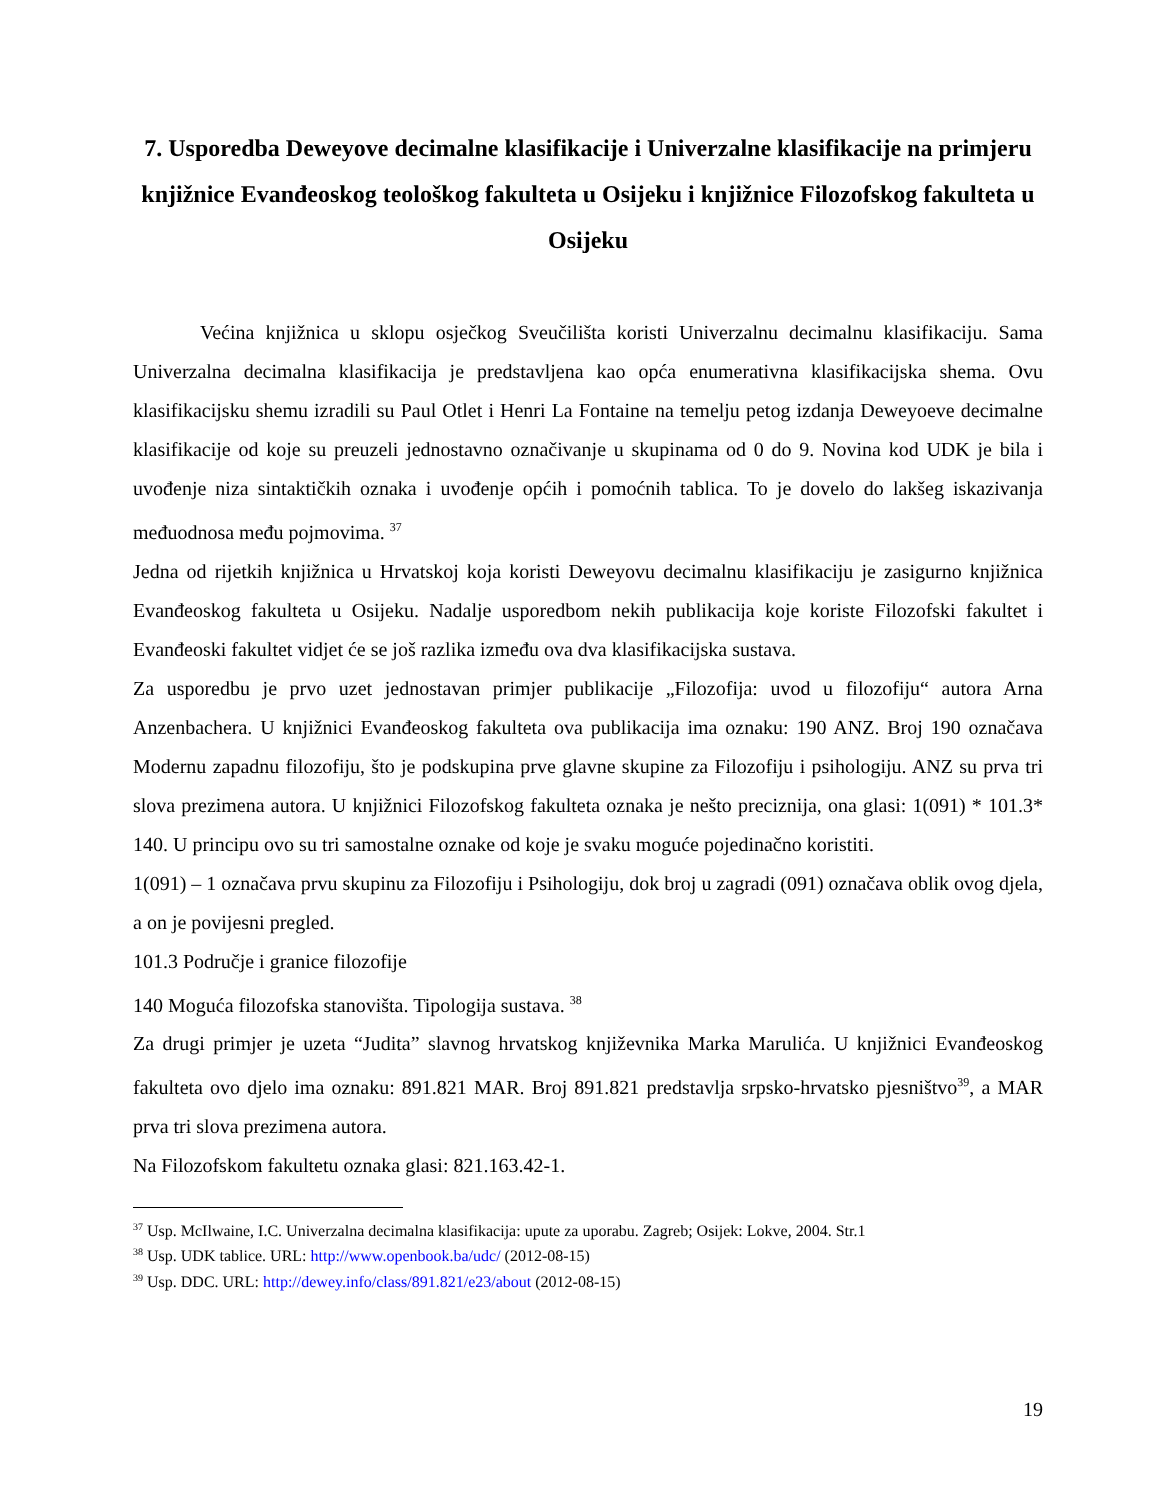7. Usporedba Deweyove decimalne klasifikacije i Univerzalne klasifikacije na primjeru knjižnice Evanđeoskog teološkog fakulteta u Osijeku i knjižnice Filozofskog fakulteta u Osijeku
Većina knjižnica u sklopu osječkog Sveučilišta koristi Univerzalnu decimalnu klasifikaciju. Sama Univerzalna decimalna klasifikacija je predstavljena kao opća enumerativna klasifikacijska shema. Ovu klasifikacijsku shemu izradili su Paul Otlet i Henri La Fontaine na temelju petog izdanja Deweyoeve decimalne klasifikacije od koje su preuzeli jednostavno označivanje u skupinama od 0 do 9. Novina kod UDK je bila i uvođenje niza sintaktičkih oznaka i uvođenje općih i pomoćnih tablica. To je dovelo do lakšeg iskazivanja međuodnosa među pojmovima. <sup>37</sup>
Jedna od rijetkih knjižnica u Hrvatskoj koja koristi Deweyovu decimalnu klasifikaciju je zasigurno knjižnica Evanđeoskog fakulteta u Osijeku. Nadalje usporedbom nekih publikacija koje koriste Filozofski fakultet i Evanđeoski fakultet vidjet će se još razlika između ova dva klasifikacijska sustava.
Za usporedbu je prvo uzet jednostavan primjer publikacije „Filozofija: uvod u filozofiju“ autora Arna Anzenbachera. U knjižnici Evanđeoskog fakulteta ova publikacija ima oznaku: 190 ANZ. Broj 190 označava Modernu zapadnu filozofiju, što je podskupina prve glavne skupine za Filozofiju i psihologiju. ANZ su prva tri slova prezimena autora. U knjižnici Filozofskog fakulteta oznaka je nešto preciznija, ona glasi: 1(091) * 101.3* 140. U principu ovo su tri samostalne oznake od koje je svaku moguće pojedinačno koristiti.
1(091) – 1 označava prvu skupinu za Filozofiju i Psihologiju, dok broj u zagradi (091) označava oblik ovog djela, a on je povijesni pregled.
101.3 Područje i granice filozofije
140 Moguća filozofska stanovišta. Tipologija sustava. <sup>38</sup>
Za drugi primjer je uzeta “Judita” slavnog hrvatskog književnika Marka Marulića. U knjižnici Evanđeoskog fakulteta ovo djelo ima oznaku: 891.821 MAR. Broj 891.821 predstavlja srpsko-hrvatsko pjesništvo<sup>39</sup>, a MAR prva tri slova prezimena autora.
Na Filozofskom fakultetu oznaka glasi: 821.163.42-1.
<sup>37</sup> Usp. McIlwaine, I.C. Univerzalna decimalna klasifikacija: upute za uporabu. Zagreb; Osijek: Lokve, 2004. Str.1
<sup>38</sup> Usp. UDK tablice. URL: http://www.openbook.ba/udc/ (2012-08-15)
<sup>39</sup> Usp. DDC. URL: http://dewey.info/class/891.821/e23/about (2012-08-15)
19